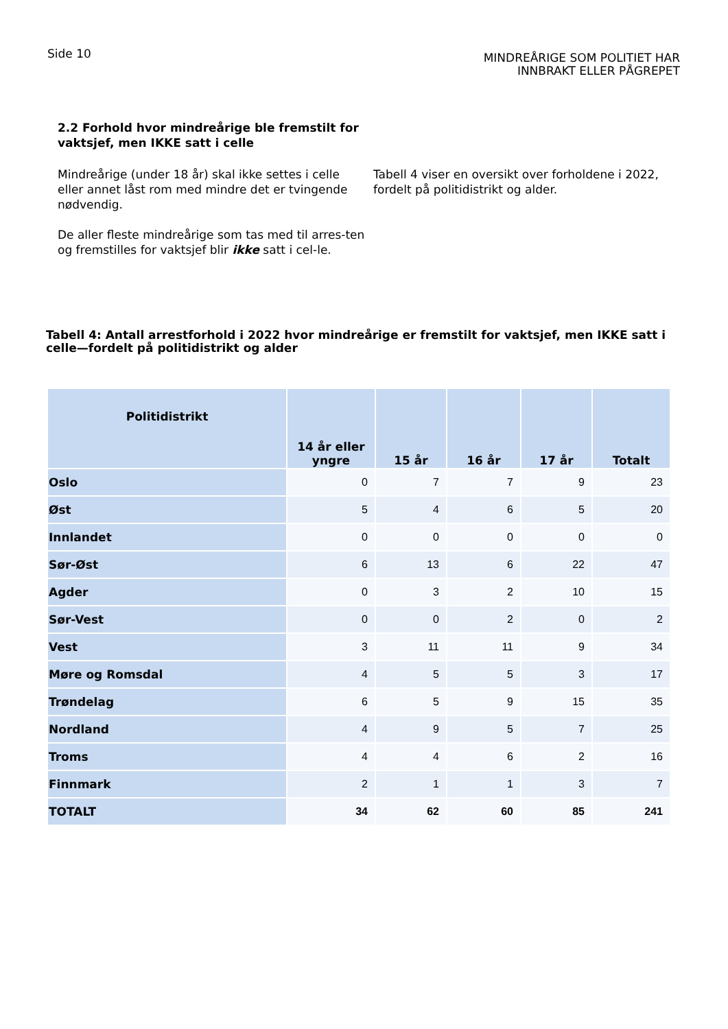Side 10
MINDREÅRIGE SOM POLITIET HAR
INNBRAKT ELLER PÅGREPET
2.2 Forhold hvor mindreårige ble fremstilt for vaktsjef, men IKKE satt i celle
Mindreårige (under 18 år) skal ikke settes i celle eller annet låst rom med mindre det er tvingende nødvendig.
De aller fleste mindreårige som tas med til arres-ten og fremstilles for vaktsjef blir ikke satt i cel-le.
Tabell 4 viser en oversikt over forholdene i 2022, fordelt på politidistrikt og alder.
Tabell 4: Antall arrestforhold i 2022 hvor mindreårige er fremstilt for vaktsjef, men IKKE satt i celle—fordelt på politidistrikt og alder
| Politidistrikt | 14 år eller yngre | 15 år | 16 år | 17 år | Totalt |
| --- | --- | --- | --- | --- | --- |
| Oslo | 0 | 7 | 7 | 9 | 23 |
| Øst | 5 | 4 | 6 | 5 | 20 |
| Innlandet | 0 | 0 | 0 | 0 | 0 |
| Sør-Øst | 6 | 13 | 6 | 22 | 47 |
| Agder | 0 | 3 | 2 | 10 | 15 |
| Sør-Vest | 0 | 0 | 2 | 0 | 2 |
| Vest | 3 | 11 | 11 | 9 | 34 |
| Møre og Romsdal | 4 | 5 | 5 | 3 | 17 |
| Trøndelag | 6 | 5 | 9 | 15 | 35 |
| Nordland | 4 | 9 | 5 | 7 | 25 |
| Troms | 4 | 4 | 6 | 2 | 16 |
| Finnmark | 2 | 1 | 1 | 3 | 7 |
| TOTALT | 34 | 62 | 60 | 85 | 241 |